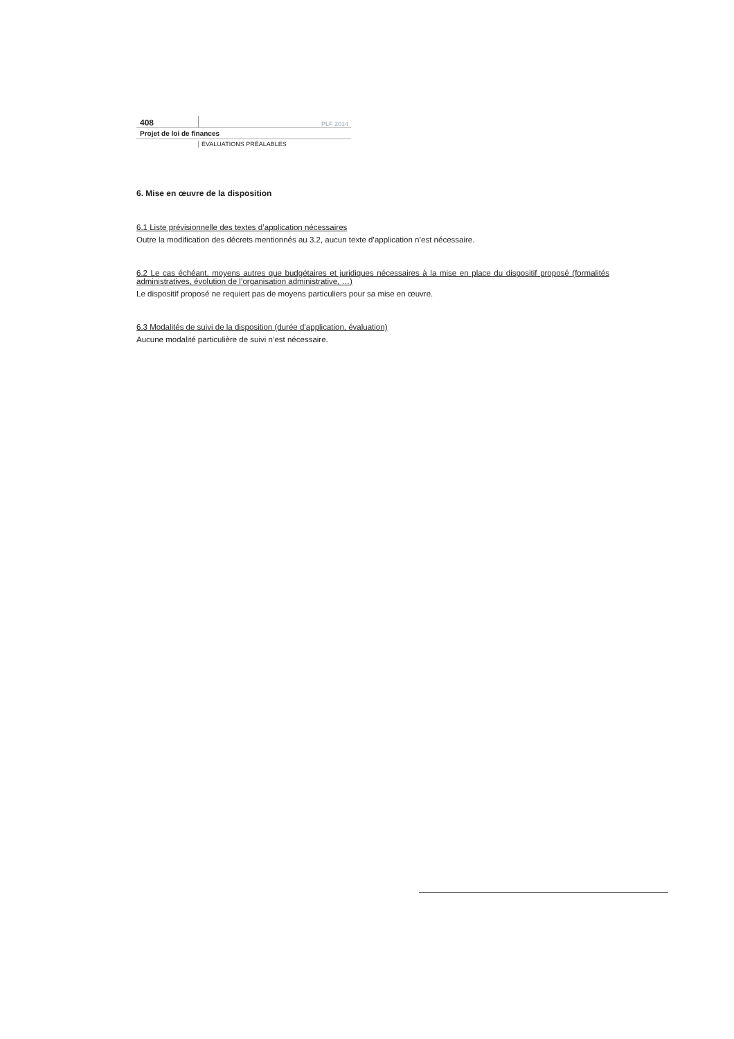408 PLF 2014
Projet de loi de finances
ÉVALUATIONS PRÉALABLES
6. Mise en œuvre de la disposition
6.1 Liste prévisionnelle des textes d’application nécessaires
Outre la modification des décrets mentionnés au 3.2, aucun texte d’application n’est nécessaire.
6.2 Le cas échéant, moyens autres que budgétaires et juridiques nécessaires à la mise en place du dispositif proposé (formalités administratives, évolution de l’organisation administrative, …)
Le dispositif proposé ne requiert pas de moyens particuliers pour sa mise en œuvre.
6.3 Modalités de suivi de la disposition (durée d’application, évaluation)
Aucune modalité particulière de suivi n’est nécessaire.